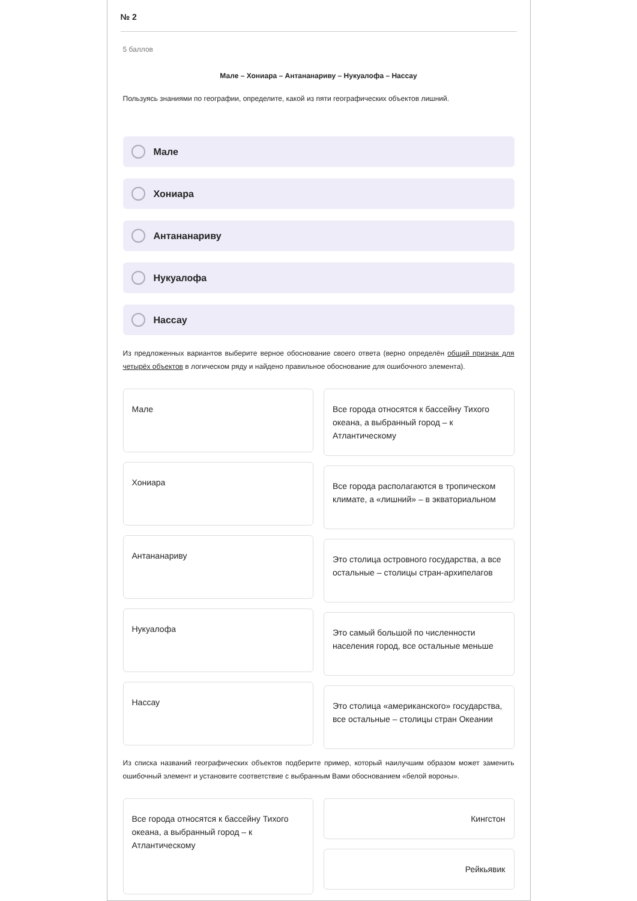№ 2
5 баллов
Мале – Хониара – Антананариву – Нукуалофа – Нассау
Пользуясь знаниями по географии, определите, какой из пяти географических объектов лишний.
Мале
Хониара
Антананариву
Нукуалофа
Нассау
Из предложенных вариантов выберите верное обоснование своего ответа (верно определён общий признак для четырёх объектов в логическом ряду и найдено правильное обоснование для ошибочного элемента).
Мале
Хониара
Антананариву
Нукуалофа
Нассау
Все города относятся к бассейну Тихого океана, а выбранный город – к Атлантическому
Все города располагаются в тропическом климате, а «лишний» – в экваториальном
Это столица островного государства, а все остальные – столицы стран-архипелагов
Это самый большой по численности населения город, все остальные меньше
Это столица «американского» государства, все остальные – столицы стран Океании
Из списка названий географических объектов подберите пример, который наилучшим образом может заменить ошибочный элемент и установите соответствие с выбранным Вами обоснованием «белой вороны».
Все города относятся к бассейну Тихого океана, а выбранный город – к Атлантическому
Кингстон
Рейкьявик